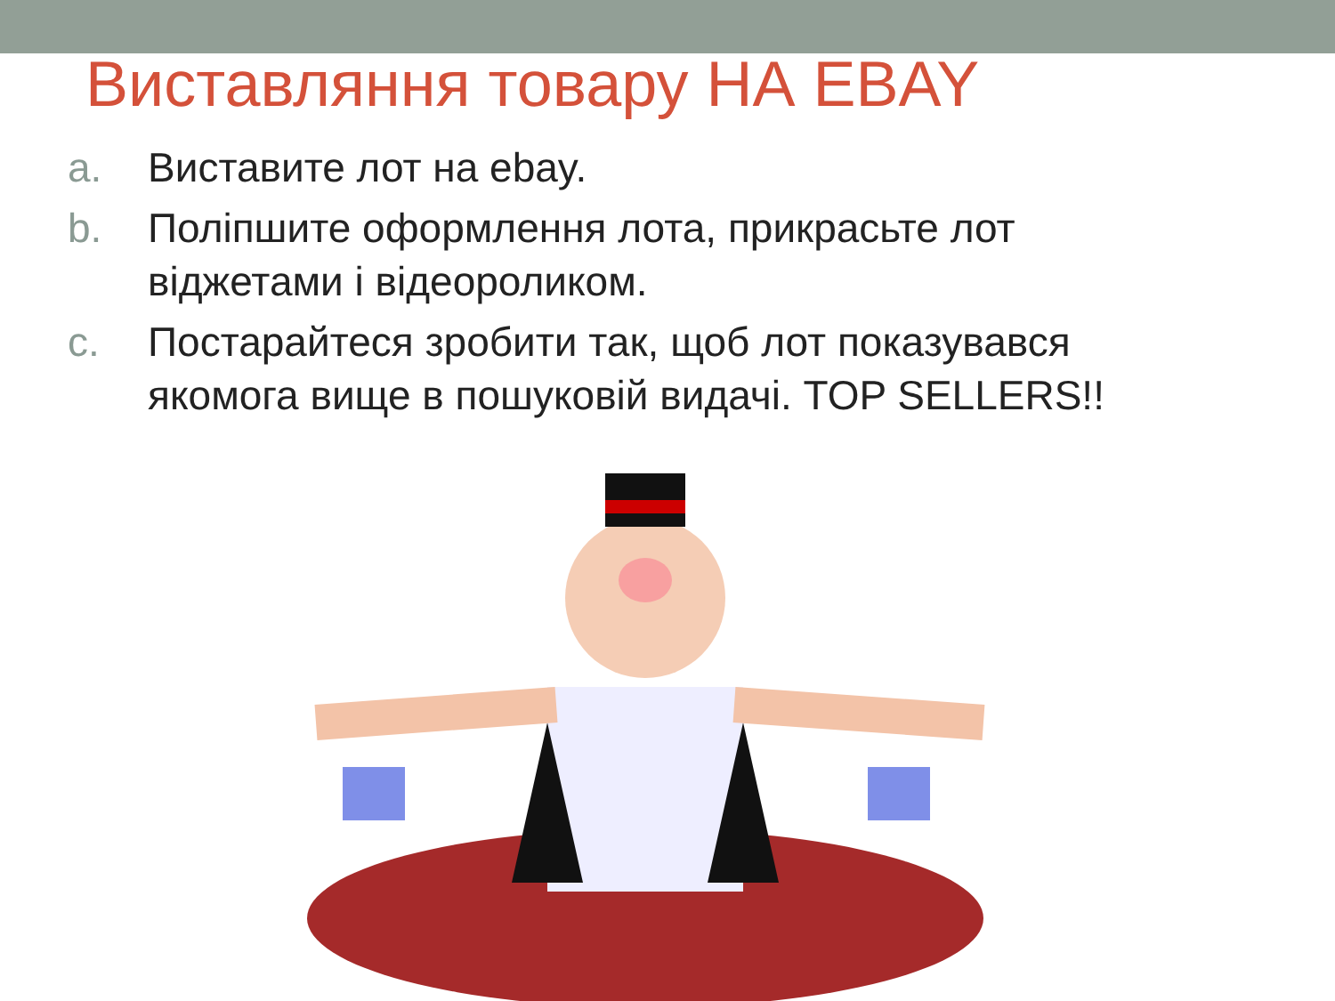Виставляння товару НА EBAY
a. Виставите лот на ebay.
b. Поліпшите оформлення лота, прикрасьте лот віджетами і відеороликом.
c. Постарайтеся зробити так, щоб лот показувався якомога вище в пошуковій видачі. TOP SELLERS!!